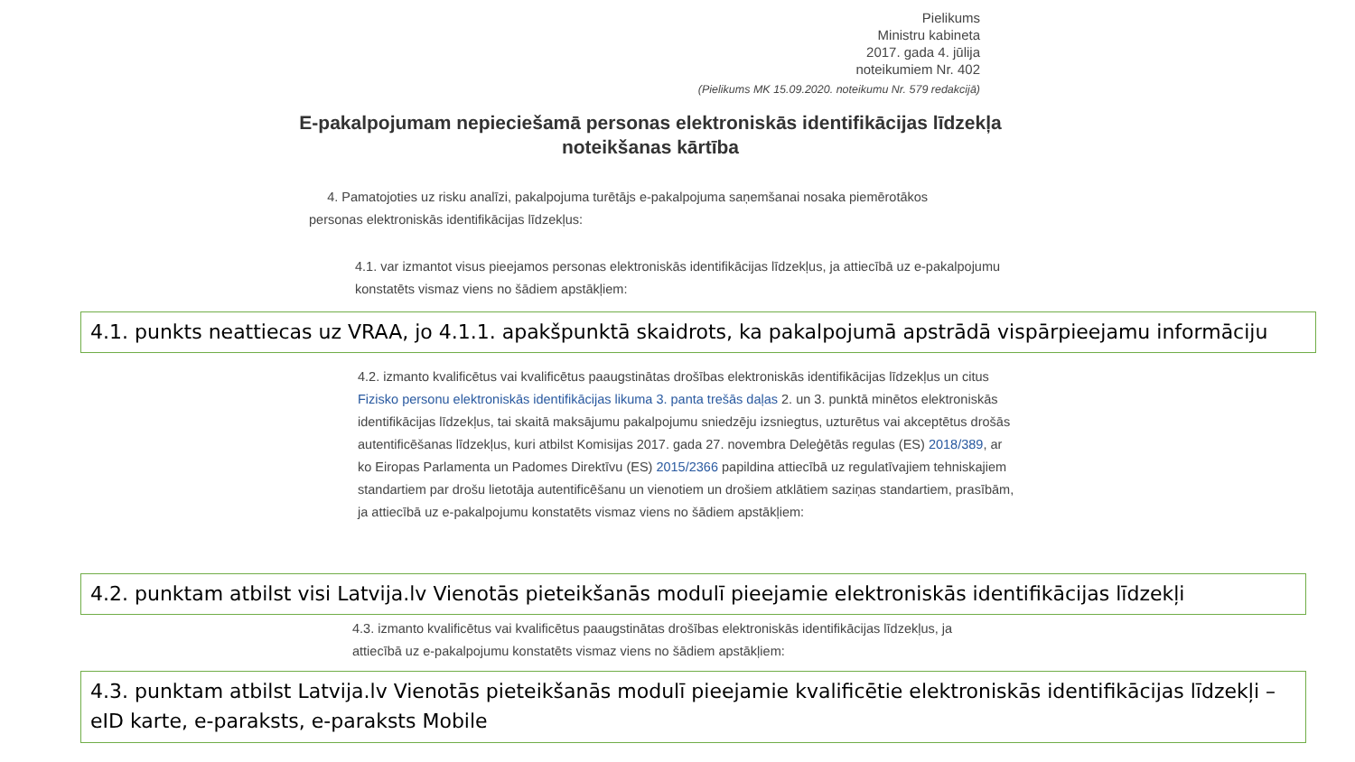Pielikums
Ministru kabineta
2017. gada 4. jūlija
noteikumiem Nr. 402
(Pielikums MK 15.09.2020. noteikumu Nr. 579 redakcijā)
E-pakalpojumam nepieciešamā personas elektroniskās identifikācijas līdzekļa noteikšanas kārtība
4. Pamatojoties uz risku analīzi, pakalpojuma turētājs e-pakalpojuma saņemšanai nosaka piemērotākos personas elektroniskās identifikācijas līdzekļus:
4.1. var izmantot visus pieejamos personas elektroniskās identifikācijas līdzekļus, ja attiecībā uz e-pakalpojumu konstatēts vismaz viens no šādiem apstākļiem:
4.1. punkts neattiecas uz VRAA, jo 4.1.1. apakšpunktā skaidrots, ka pakalpojumā apstrādā vispārpieejamu informāciju
4.2. izmanto kvalificētus vai kvalificētus paaugstinātas drošības elektroniskās identifikācijas līdzekļus un citus Fizisko personu elektroniskās identifikācijas likuma 3. panta trešās daļas 2. un 3. punktā minētos elektroniskās identifikācijas līdzekļus, tai skaitā maksājumu pakalpojumu sniedzēju izsniegtus, uzturētus vai akceptētus drošās autentificēšanas līdzekļus, kuri atbilst Komisijas 2017. gada 27. novembra Deleģētās regulas (ES) 2018/389, ar ko Eiropas Parlamenta un Padomes Direktīvu (ES) 2015/2366 papildina attiecībā uz regulatīvajiem tehniskajiem standartiem par drošu lietotāja autentificēšanu un vienotiem un drošiem atklātiem saziņas standartiem, prasībām, ja attiecībā uz e-pakalpojumu konstatēts vismaz viens no šādiem apstākļiem:
4.2. punktam atbilst visi Latvija.lv Vienotās pieteikšanās modulī pieejamie elektroniskās identifikācijas līdzekļi
4.3. izmanto kvalificētus vai kvalificētus paaugstinātas drošības elektroniskās identifikācijas līdzekļus, ja attiecībā uz e-pakalpojumu konstatēts vismaz viens no šādiem apstākļiem:
4.3. punktam atbilst Latvija.lv Vienotās pieteikšanās modulī pieejamie kvalificētie elektroniskās identifikācijas līdzekļi – eID karte, e-paraksts, e-paraksts Mobile